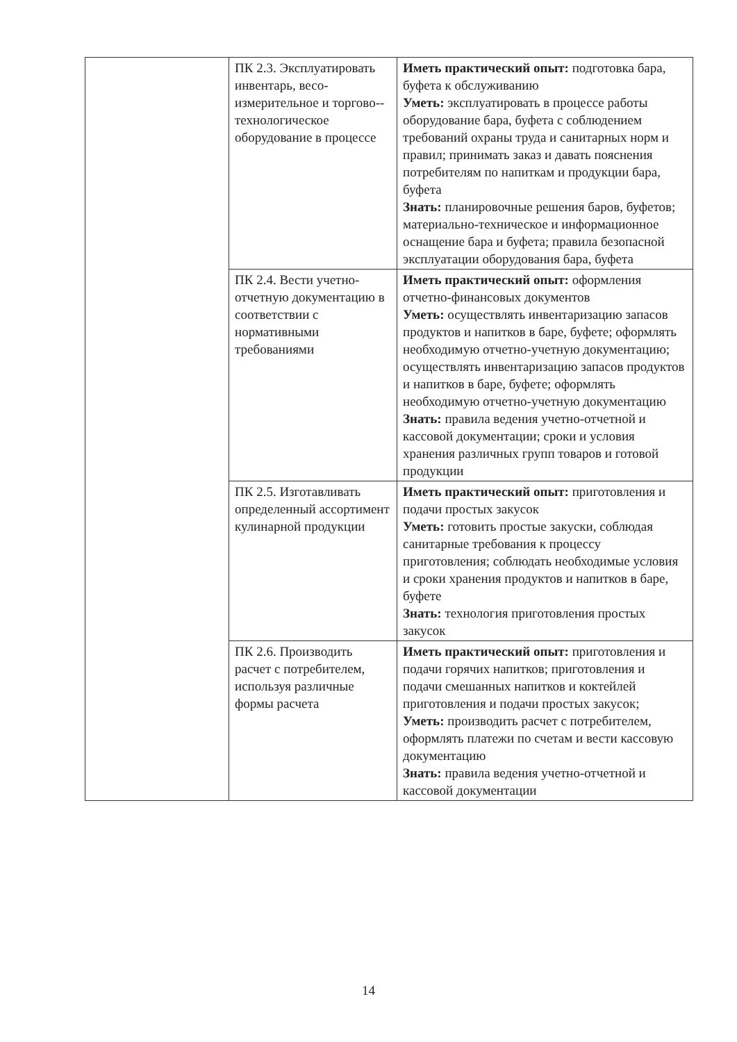| | ПК 2.3. Эксплуатировать инвентарь, весо-измерительное и торгово--технологическое оборудование в процессе | Иметь практический опыт: подготовка бара, буфета к обслуживанию Уметь: эксплуатировать в процессе работы оборудование бара, буфета с соблюдением требований охраны труда и санитарных норм и правил; принимать заказ и давать пояснения потребителям по напиткам и продукции бара, буфета Знать: планировочные решения баров, буфетов; материально-техническое и информационное оснащение бара и буфета; правила безопасной эксплуатации оборудования бара, буфета |
| | ПК 2.4. Вести учетно-отчетную документацию в соответствии с нормативными требованиями | Иметь практический опыт: оформления отчетно-финансовых документов Уметь: осуществлять инвентаризацию запасов продуктов и напитков в баре, буфете; оформлять необходимую отчетно-учетную документацию; осуществлять инвентаризацию запасов продуктов и напитков в баре, буфете; оформлять необходимую отчетно-учетную документацию Знать: правила ведения учетно-отчетной и кассовой документации; сроки и условия хранения различных групп товаров и готовой продукции |
| | ПК 2.5. Изготавливать определенный ассортимент кулинарной продукции | Иметь практический опыт: приготовления и подачи простых закусок Уметь: готовить простые закуски, соблюдая санитарные требования к процессу приготовления; соблюдать необходимые условия и сроки хранения продуктов и напитков в баре, буфете Знать: технология приготовления простых закусок |
| | ПК 2.6. Производить расчет с потребителем, используя различные формы расчета | Иметь практический опыт: приготовления и подачи горячих напитков; приготовления и подачи смешанных напитков и коктейлей приготовления и подачи простых закусок; Уметь: производить расчет с потребителем, оформлять платежи по счетам и вести кассовую документацию Знать: правила ведения учетно-отчетной и кассовой документации |
14